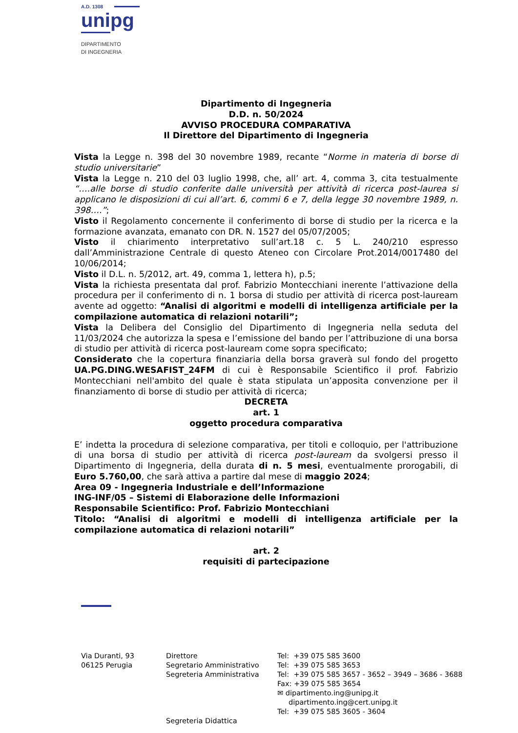A.D. 1308
unipg
DIPARTIMENTO
DI INGEGNERIA
Dipartimento di Ingegneria
D.D. n. 50/2024
AVVISO PROCEDURA COMPARATIVA
Il Direttore del Dipartimento di Ingegneria
Vista la Legge n. 398 del 30 novembre 1989, recante “Norme in materia di borse di studio universitarie”
Vista la Legge n. 210 del 03 luglio 1998, che, all’ art. 4, comma 3, cita testualmente “….alle borse di studio conferite dalle università per attività di ricerca post-laurea si applicano le disposizioni di cui all’art. 6, commi 6 e 7, della legge 30 novembre 1989, n. 398….”;
Visto il Regolamento concernente il conferimento di borse di studio per la ricerca e la formazione avanzata, emanato con DR. N. 1527 del 05/07/2005;
Visto il chiarimento interpretativo sull’art.18 c. 5 L. 240/210 espresso dall’Amministrazione Centrale di questo Ateneo con Circolare Prot.2014/0017480 del 10/06/2014;
Visto il D.L. n. 5/2012, art. 49, comma 1, lettera h), p.5;
Vista la richiesta presentata dal prof. Fabrizio Montecchiani inerente l’attivazione della procedura per il conferimento di n. 1 borsa di studio per attività di ricerca post-lauream avente ad oggetto: “Analisi di algoritmi e modelli di intelligenza artificiale per la compilazione automatica di relazioni notarili”;
Vista la Delibera del Consiglio del Dipartimento di Ingegneria nella seduta del 11/03/2024 che autorizza la spesa e l’emissione del bando per l’attribuzione di una borsa di studio per attività di ricerca post-lauream come sopra specificato;
Considerato che la copertura finanziaria della borsa graverà sul fondo del progetto UA.PG.DING.WESAFIST_24FM di cui è Responsabile Scientifico il prof. Fabrizio Montecchiani nell'ambito del quale è stata stipulata un’apposita convenzione per il finanziamento di borse di studio per attività di ricerca;
DECRETA
art. 1
oggetto procedura comparativa
E’ indetta la procedura di selezione comparativa, per titoli e colloquio, per l'attribuzione di una borsa di studio per attività di ricerca post-lauream da svolgersi presso il Dipartimento di Ingegneria, della durata di n. 5 mesi, eventualmente prorogabili, di Euro 5.760,00, che sarà attiva a partire dal mese di maggio 2024;
Area 09 - Ingegneria Industriale e dell’Informazione
ING-INF/05 – Sistemi di Elaborazione delle Informazioni
Responsabile Scientifico: Prof. Fabrizio Montecchiani
Titolo: “Analisi di algoritmi e modelli di intelligenza artificiale per la compilazione automatica di relazioni notarili”
art. 2
requisiti di partecipazione
Via Duranti, 93
06125 Perugia
Direttore
Segretario Amministrativo
Segreteria Amministrativa
Segreteria Didattica
Tel: +39 075 585 3600
Tel: +39 075 585 3653
Tel: +39 075 585 3657 - 3652 – 3949 – 3686 - 3688
Fax: +39 075 585 3654
✉ dipartimento.ing@unipg.it
dipartimento.ing@cert.unipg.it
Tel: +39 075 585 3605 - 3604